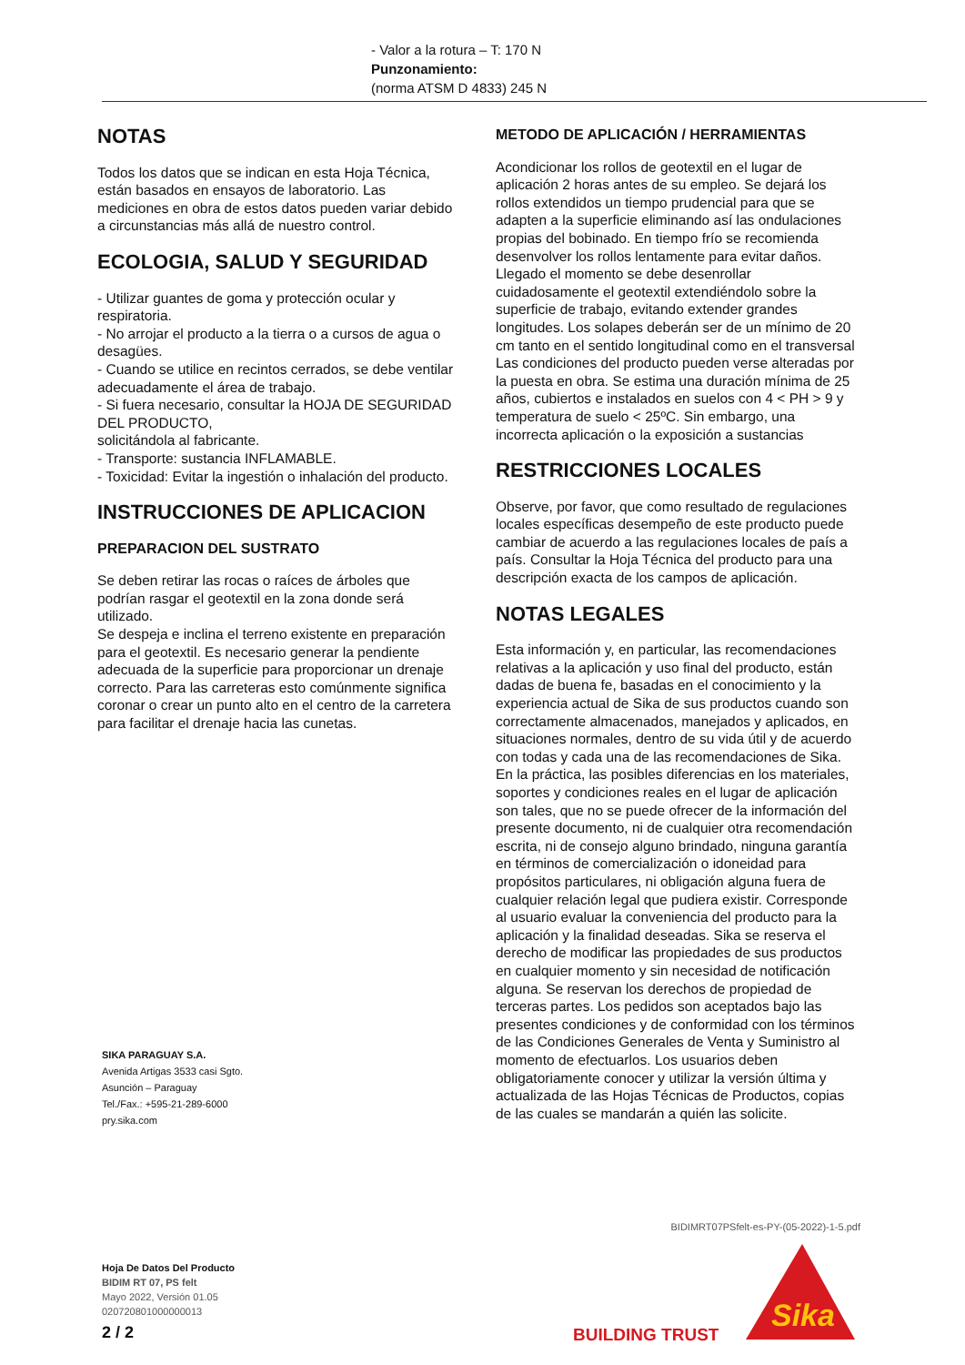- Valor a la rotura – T: 170 N
Punzonamiento:
(norma ATSM D 4833) 245 N
NOTAS
Todos los datos que se indican en esta Hoja Técnica, están basados en ensayos de laboratorio. Las mediciones en obra de estos datos pueden variar debido a circunstancias más allá de nuestro control.
ECOLOGIA, SALUD Y SEGURIDAD
- Utilizar guantes de goma y protección ocular y respiratoria.
- No arrojar el producto a la tierra o a cursos de agua o desagües.
- Cuando se utilice en recintos cerrados, se debe ventilar adecuadamente el área de trabajo.
- Si fuera necesario, consultar la HOJA DE SEGURIDAD DEL PRODUCTO,
solicitándola al fabricante.
- Transporte: sustancia INFLAMABLE.
- Toxicidad: Evitar la ingestión o inhalación del producto.
INSTRUCCIONES DE APLICACION
PREPARACION DEL SUSTRATO
Se deben retirar las rocas o raíces de árboles que podrían rasgar el geotextil en la zona donde será utilizado.
Se despeja e inclina el terreno existente en preparación para el geotextil. Es necesario generar la pendiente adecuada de la superficie para proporcionar un drenaje correcto. Para las carreteras esto comúnmente significa coronar o crear un punto alto en el centro de la carretera para facilitar el drenaje hacia las cunetas.
METODO DE APLICACIÓN / HERRAMIENTAS
Acondicionar los rollos de geotextil en el lugar de aplicación 2 horas antes de su empleo. Se dejará los rollos extendidos un tiempo prudencial para que se adapten a la superficie eliminando así las ondulaciones propias del bobinado. En tiempo frío se recomienda desenvolver los rollos lentamente para evitar daños.
Llegado el momento se debe desenrollar cuidadosamente el geotextil extendiéndolo sobre la superficie de trabajo, evitando extender grandes longitudes. Los solapes deberán ser de un mínimo de 20 cm tanto en el sentido longitudinal como en el transversal
Las condiciones del producto pueden verse alteradas por la puesta en obra. Se estima una duración mínima de 25 años, cubiertos e instalados en suelos con 4 < PH > 9 y temperatura de suelo < 25ºC. Sin embargo, una incorrecta aplicación o la exposición a sustancias
RESTRICCIONES LOCALES
Observe, por favor, que como resultado de regulaciones locales específicas desempeño de este producto puede cambiar de acuerdo a las regulaciones locales de país a país. Consultar la Hoja Técnica del producto para una descripción exacta de los campos de aplicación.
NOTAS LEGALES
Esta información y, en particular, las recomendaciones relativas a la aplicación y uso final del producto, están dadas de buena fe, basadas en el conocimiento y la experiencia actual de Sika de sus productos cuando son correctamente almacenados, manejados y aplicados, en situaciones normales, dentro de su vida útil y de acuerdo con todas y cada una de las recomendaciones de Sika. En la práctica, las posibles diferencias en los materiales, soportes y condiciones reales en el lugar de aplicación son tales, que no se puede ofrecer de la información del presente documento, ni de cualquier otra recomendación escrita, ni de consejo alguno brindado, ninguna garantía en términos de comercialización o idoneidad para propósitos particulares, ni obligación alguna fuera de cualquier relación legal que pudiera existir. Corresponde al usuario evaluar la conveniencia del producto para la aplicación y la finalidad deseadas. Sika se reserva el derecho de modificar las propiedades de sus productos en cualquier momento y sin necesidad de notificación alguna. Se reservan los derechos de propiedad de terceras partes. Los pedidos son aceptados bajo las presentes condiciones y de conformidad con los términos de las Condiciones Generales de Venta y Suministro al momento de efectuarlos. Los usuarios deben obligatoriamente conocer y utilizar la versión última y actualizada de las Hojas Técnicas de Productos, copias de las cuales se mandarán a quién las solicite.
SIKA PARAGUAY S.A.
Avenida Artigas 3533 casi Sgto.
Asunción – Paraguay
Tel./Fax.: +595-21-289-6000
pry.sika.com
BIDIMRT07PSfelt-es-PY-(05-2022)-1-5.pdf
Hoja De Datos Del Producto
BIDIM RT 07, PS felt
Mayo 2022, Versión 01.05
020720801000000013
2 / 2 BUILDING TRUST
Sika